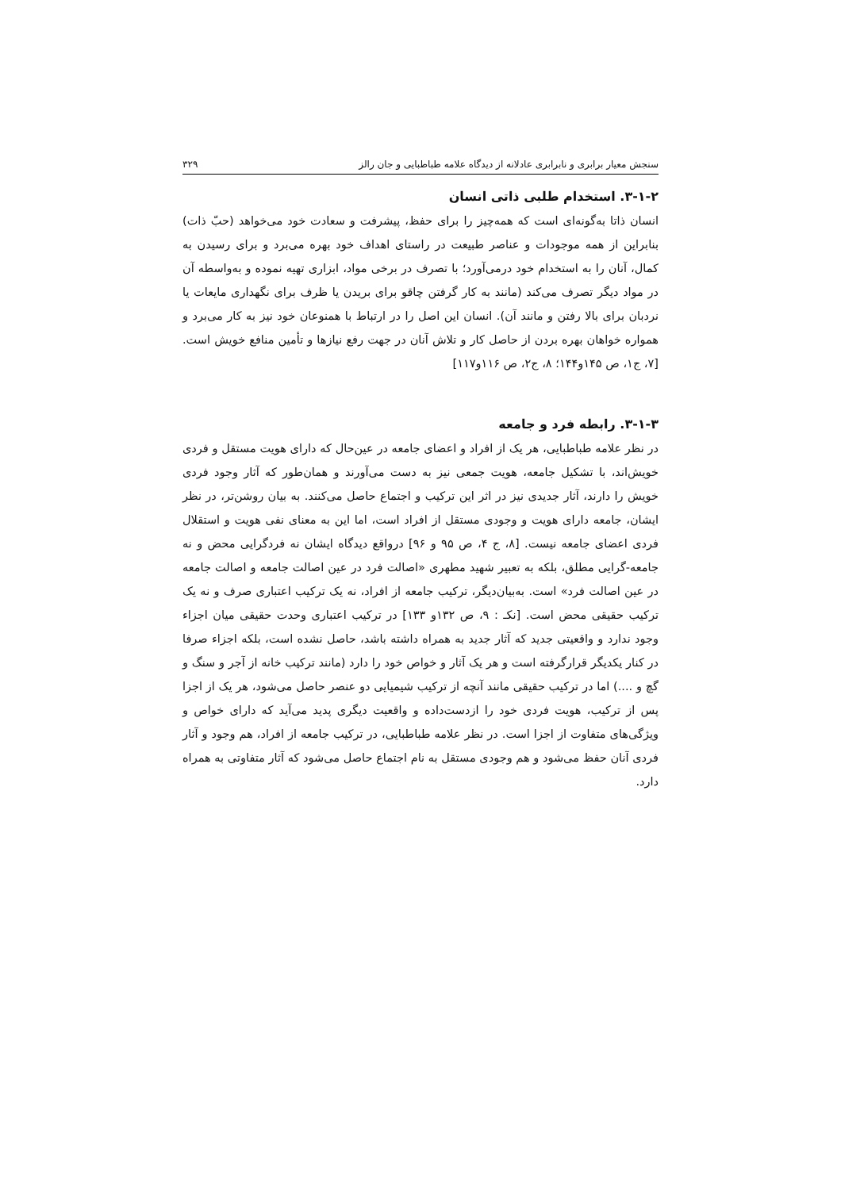سنجش معیار برابری و نابرابری عادلانه از دیدگاه علامه طباطبایی و جان رالز ۳۲۹
۳-۱-۲. استخدام طلبی ذاتی انسان
انسان ذاتا به‌گونه‌ای است که همه‌چیز را برای حفظ، پیشرفت و سعادت خود می‌خواهد (حبّ ذات) بنابراین از همه موجودات و عناصر طبیعت در راستای اهداف خود بهره می‌برد و برای رسیدن به کمال، آنان را به استخدام خود درمی‌آورد؛ با تصرف در برخی مواد، ابزاری تهیه نموده و به‌واسطه آن در مواد دیگر تصرف می‌کند (مانند به کار گرفتن چاقو برای بریدن یا ظرف برای نگهداری مایعات یا نردبان برای بالا رفتن و مانند آن). انسان این اصل را در ارتباط با همنوعان خود نیز به کار می‌برد و همواره خواهان بهره بردن از حاصل کار و تلاش آنان در جهت رفع نیازها و تأمین منافع خویش است. [۷، ج۱، ص ۱۴۵و۱۴۴؛ ۸، ج۲، ص ۱۱۶و۱۱۷]
۳-۱-۳. رابطه فرد و جامعه
در نظر علامه طباطبایی، هر یک از افراد و اعضای جامعه در عین‌حال که دارای هویت مستقل و فردی خویش‌اند، با تشکیل جامعه، هویت جمعی نیز به دست می‌آورند و همان‌طور که آثار وجود فردی خویش را دارند، آثار جدیدی نیز در اثر این ترکیب و اجتماع حاصل می‌کنند. به بیان روشن‌تر، در نظر ایشان، جامعه دارای هویت و وجودی مستقل از افراد است، اما این به معنای نفی هویت و استقلال فردی اعضای جامعه نیست. [۸، ج ۴، ص ۹۵ و ۹۶] درواقع دیدگاه ایشان نه فردگرایی محض و نه جامعه-گرایی مطلق، بلکه به تعبیر شهید مطهری «اصالت فرد در عین اصالت جامعه و اصالت جامعه در عین اصالت فرد» است. به‌بیان‌دیگر، ترکیب جامعه از افراد، نه یک ترکیب اعتباری صرف و نه یک ترکیب حقیقی محض است. [نکـ : ۹، ص ۱۳۲و ۱۳۳] در ترکیب اعتباری وحدت حقیقی میان اجزاء وجود ندارد و واقعیتی جدید که آثار جدید به همراه داشته باشد، حاصل نشده است، بلکه اجزاء صرفا در کنار یکدیگر قرارگرفته است و هر یک آثار و خواص خود را دارد (مانند ترکیب خانه از آجر و سنگ و گچ و ....) اما در ترکیب حقیقی مانند آنچه از ترکیب شیمیایی دو عنصر حاصل می‌شود، هر یک از اجزا پس از ترکیب، هویت فردی خود را ازدست‌داده و واقعیت دیگری پدید می‌آید که دارای خواص و ویژگی‌های متفاوت از اجزا است. در نظر علامه طباطبایی، در ترکیب جامعه از افراد، هم وجود و آثار فردی آنان حفظ می‌شود و هم وجودی مستقل به نام اجتماع حاصل می‌شود که آثار متفاوتی به همراه دارد.